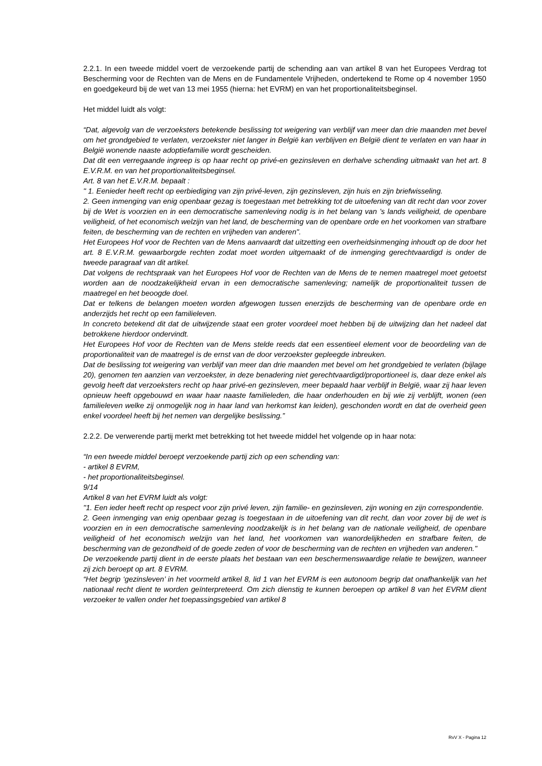2.2.1. In een tweede middel voert de verzoekende partij de schending aan van artikel 8 van het Europees Verdrag tot Bescherming voor de Rechten van de Mens en de Fundamentele Vrijheden, ondertekend te Rome op 4 november 1950 en goedgekeurd bij de wet van 13 mei 1955 (hierna: het EVRM) en van het proportionaliteitsbeginsel.
Het middel luidt als volgt:
“Dat, algevolg van de verzoeksters betekende beslissing tot weigering van verblijf van meer dan drie maanden met bevel om het grondgebied te verlaten, verzoekster niet langer in België kan verblijven en België dient te verlaten en van haar in België wonende naaste adoptiefamilie wordt gescheiden.
Dat dit een verregaande ingreep is op haar recht op privé-en gezinsleven en derhalve schending uitmaakt van het art. 8 E.V.R.M. en van het proportionaliteitsbeginsel.
Art. 8 van het E.V.R.M. bepaalt :
" 1. Eenieder heeft recht op eerbiediging van zijn privé-leven, zijn gezinsleven, zijn huis en zijn briefwisseling.
2. Geen inmenging van enig openbaar gezag is toegestaan met betrekking tot de uitoefening van dit recht dan voor zover bij de Wet is voorzien en in een democratische samenleving nodig is in het belang van ’s lands veiligheid, de openbare veiligheid, of het economisch welzijn van het land, de bescherming van de openbare orde en het voorkomen van strafbare feiten, de bescherming van de rechten en vrijheden van anderen".
Het Europees Hof voor de Rechten van de Mens aanvaardt dat uitzetting een overheidsinmenging inhoudt op de door het art. 8 E.V.R.M. gewaarborgde rechten zodat moet worden uitgemaakt of de inmenging gerechtvaardigd is onder de tweede paragraaf van dit artikel.
Dat volgens de rechtspraak van het Europees Hof voor de Rechten van de Mens de te nemen maatregel moet getoetst worden aan de noodzakelijkheid ervan in een democratische samenleving; namelijk de proportionaliteit tussen de maatregel en het beoogde doel.
Dat er telkens de belangen moeten worden afgewogen tussen enerzijds de bescherming van de openbare orde en anderzijds het recht op een familieleven.
In concreto betekend dit dat de uitwijzende staat een groter voordeel moet hebben bij de uitwijzing dan het nadeel dat betrokkene hierdoor ondervindt.
Het Europees Hof voor de Rechten van de Mens stelde reeds dat een essentieel element voor de beoordeling van de proportionaliteit van de maatregel is de ernst van de door verzoekster gepleegde inbreuken.
Dat de beslissing tot weigering van verblijf van meer dan drie maanden met bevel om het grondgebied te verlaten (bijlage 20), genomen ten aanzien van verzoekster, in deze benadering niet gerechtvaardigd/proportioneel is, daar deze enkel als gevolg heeft dat verzoeksters recht op haar privé-en gezinsleven, meer bepaald haar verblijf in België, waar zij haar leven opnieuw heeft opgebouwd en waar haar naaste familieleden, die haar onderhouden en bij wie zij verblijft, wonen (een familieleven welke zij onmogelijk nog in haar land van herkomst kan leiden), geschonden wordt en dat de overheid geen enkel voordeel heeft bij het nemen van dergelijke beslissing.”
2.2.2. De verwerende partij merkt met betrekking tot het tweede middel het volgende op in haar nota:
“In een tweede middel beroept verzoekende partij zich op een schending van:
- artikel 8 EVRM,
- het proportionaliteitsbeginsel.
9/14
Artikel 8 van het EVRM luidt als volgt:
"1. Een ieder heeft recht op respect voor zijn privé leven, zijn familie- en gezinsleven, zijn woning en zijn correspondentie.
2. Geen inmenging van enig openbaar gezag is toegestaan in de uitoefening van dit recht, dan voor zover bij de wet is voorzien en in een democratische samenleving noodzakelijk is in het belang van de nationale veiligheid, de openbare veiligheid of het economisch welzijn van het land, het voorkomen van wanordelijkheden en strafbare feiten, de bescherming van de gezondheid of de goede zeden of voor de bescherming van de rechten en vrijheden van anderen."
De verzoekende partij dient in de eerste plaats het bestaan van een beschermenswaardige relatie te bewijzen, wanneer zij zich beroept op art. 8 EVRM.
“Het begrip ‘gezinsleven’ in het voormeld artikel 8, lid 1 van het EVRM is een autonoom begrip dat onafhankelijk van het nationaal recht dient te worden geïnterpreteerd. Om zich dienstig te kunnen beroepen op artikel 8 van het EVRM dient verzoeker te vallen onder het toepassingsgebied van artikel 8
RvV X - Pagina 12